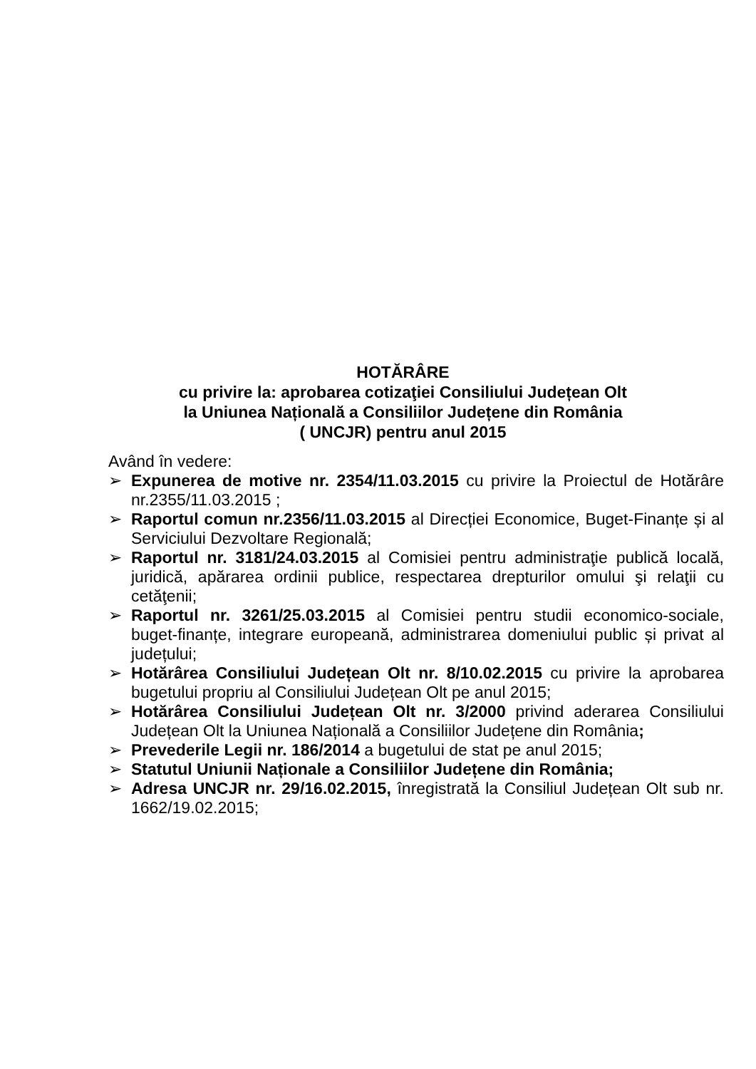HOTĂRÂRE
cu privire la: aprobarea cotizaţiei Consiliului Județean Olt
la Uniunea Națională a Consiliilor Județene din România
( UNCJR) pentru anul 2015
Având în vedere:
➢ Expunerea de motive nr. 2354/11.03.2015 cu privire la Proiectul de Hotărâre nr.2355/11.03.2015 ;
➢ Raportul comun nr.2356/11.03.2015 al Direcției Economice, Buget-Finanțe și al Serviciului Dezvoltare Regională;
➢ Raportul nr. 3181/24.03.2015 al Comisiei pentru administraţie publică locală, juridică, apărarea ordinii publice, respectarea drepturilor omului şi relaţii cu cetăţenii;
➢ Raportul nr. 3261/25.03.2015 al Comisiei pentru studii economico-sociale, buget-finanțe, integrare europeană, administrarea domeniului public și privat al județului;
➢ Hotărârea Consiliului Județean Olt nr. 8/10.02.2015 cu privire la aprobarea bugetului propriu al Consiliului Județean Olt pe anul 2015;
➢ Hotărârea Consiliului Județean Olt nr. 3/2000 privind aderarea Consiliului Județean Olt la Uniunea Națională a Consiliilor Județene din România;
➢ Prevederile Legii nr. 186/2014 a bugetului de stat pe anul 2015;
➢ Statutul Uniunii Naționale a Consiliilor Județene din România;
➢ Adresa UNCJR nr. 29/16.02.2015, înregistrată la Consiliul Județean Olt sub nr. 1662/19.02.2015;